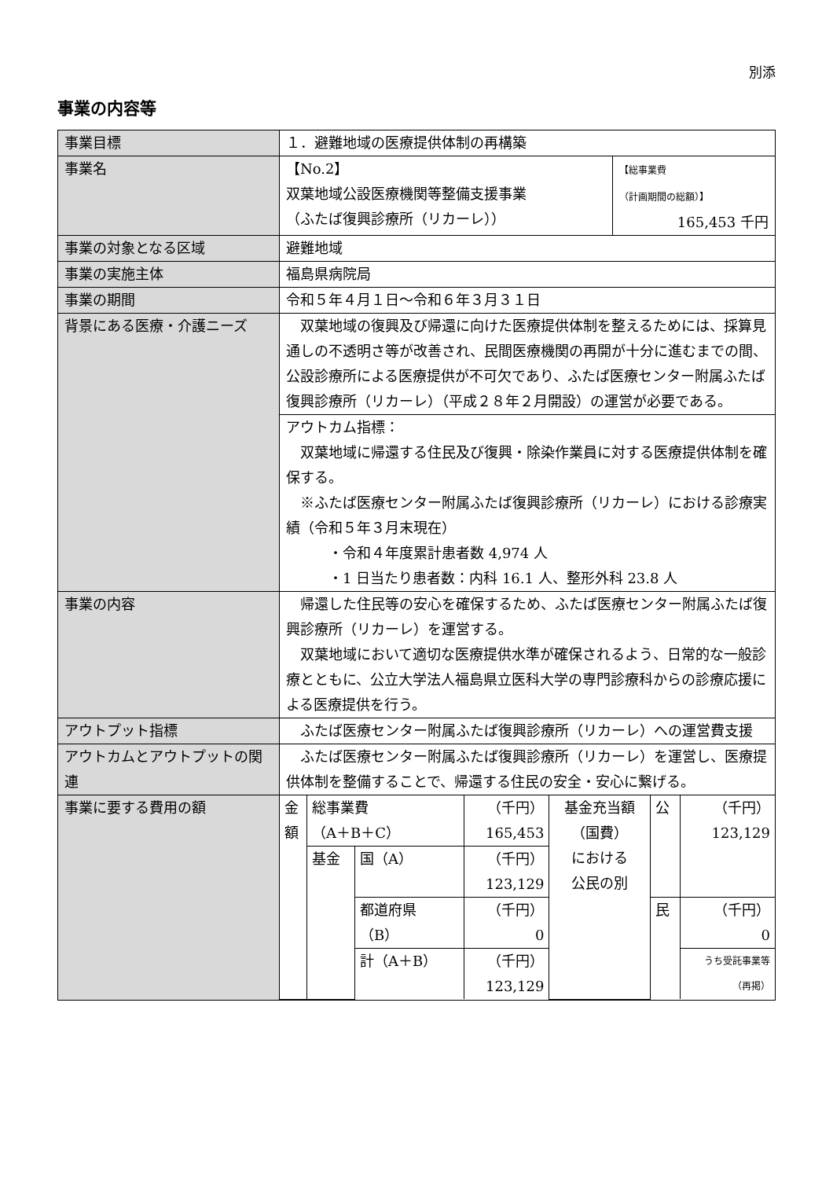別添
事業の内容等
| 事業目標 | １．避難地域の医療提供体制の再構築 | |
| 事業名 | 【No.2】 双葉地域公設医療機関等整備支援事業 （ふたば復興診療所（リカーレ）） | 【総事業費 （計画期間の総額）】 165,453 千円 |
| 事業の対象となる区域 | 避難地域 | |
| 事業の実施主体 | 福島県病院局 | |
| 事業の期間 | 令和５年４月１日～令和６年３月３１日 | |
| 背景にある医療・介護ニーズ | 双葉地域の復興及び帰還に向けた医療提供体制を整えるためには、採算見通しの不透明さ等が改善され、民間医療機関の再開が十分に進むまでの間、公設診療所による医療提供が不可欠であり、ふたば医療センター附属ふたば復興診療所（リカーレ）（平成２８年２月開設）の運営が必要である。 | |
| | アウトカム指標： 双葉地域に帰還する住民及び復興・除染作業員に対する医療提供体制を確保する。 ※ふたば医療センター附属ふたば復興診療所（リカーレ）における診療実績（令和５年３月末現在） ・令和４年度累計患者数 4,974 人 ・1 日当たり患者数：内科 16.1 人、整形外科 23.8 人 | |
| 事業の内容 | 帰還した住民等の安心を確保するため、ふたば医療センター附属ふたば復興診療所（リカーレ）を運営する。 双葉地域において適切な医療提供水準が確保されるよう、日常的な一般診療とともに、公立大学法人福島県立医科大学の専門診療科からの診療応援による医療提供を行う。 | |
| アウトプット指標 | ふたば医療センター附属ふたば復興診療所（リカーレ）への運営費支援 | |
| アウトカムとアウトプットの関連 | ふたば医療センター附属ふたば復興診療所（リカーレ）を運営し、医療提供体制を整備することで、帰還する住民の安全・安心に繋げる。 | |
| 事業に要する費用の額 | / 金額 / 総事業費 （A＋B＋C） / / （千円） 165,453 / 基金充当額 （国費） における 公民の別 / 公 / （千円） 123,129 / / / 基金 / 国（A） / （千円） 123,129 / / / / / / / 都道府県 （B） / （千円） 0 / / 民 / （千円） 0 / / / / 計（A＋B） / （千円） 123,129 / / / うち受託事業等 （再掲） / | |